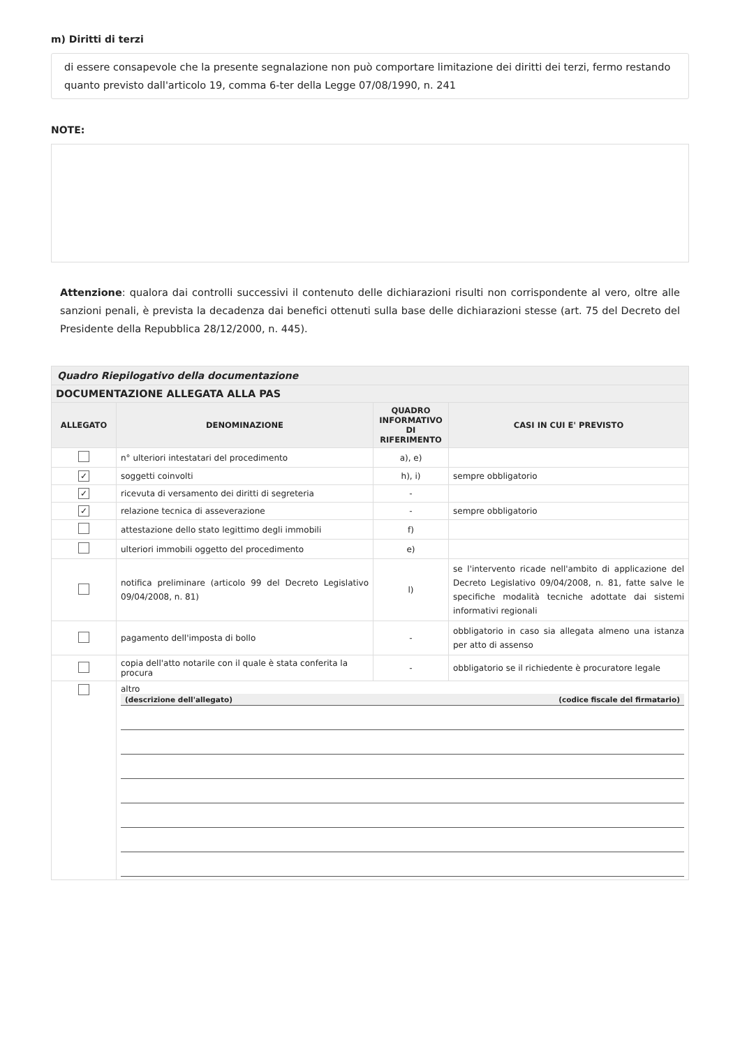m) Diritti di terzi
di essere consapevole che la presente segnalazione non può comportare limitazione dei diritti dei terzi, fermo restando quanto previsto dall'articolo 19, comma 6-ter della Legge 07/08/1990, n. 241
NOTE:
Attenzione: qualora dai controlli successivi il contenuto delle dichiarazioni risulti non corrispondente al vero, oltre alle sanzioni penali, è prevista la decadenza dai benefici ottenuti sulla base delle dichiarazioni stesse (art. 75 del Decreto del Presidente della Repubblica 28/12/2000, n. 445).
| Quadro Riepilogativo della documentazione | | | |
| DOCUMENTAZIONE ALLEGATA ALLA PAS | | | |
| ALLEGATO | DENOMINAZIONE | QUADRO INFORMATIVO DI RIFERIMENTO | CASI IN CUI E' PREVISTO |
| | n° ulteriori intestatari del procedimento | a), e) | |
| ✓ | soggetti coinvolti | h), i) | sempre obbligatorio |
| ✓ | ricevuta di versamento dei diritti di segreteria | - | |
| ✓ | relazione tecnica di asseverazione | - | sempre obbligatorio |
| | attestazione dello stato legittimo degli immobili | f) | |
| | ulteriori immobili oggetto del procedimento | e) | |
| | notifica preliminare (articolo 99 del Decreto Legislativo 09/04/2008, n. 81) | l) | se l'intervento ricade nell'ambito di applicazione del Decreto Legislativo 09/04/2008, n. 81, fatte salve le specifiche modalità tecniche adottate dai sistemi informativi regionali |
| | pagamento dell'imposta di bollo | - | obbligatorio in caso sia allegata almeno una istanza per atto di assenso |
| | copia dell'atto notarile con il quale è stata conferita la procura | - | obbligatorio se il richiedente è procuratore legale |
| | altro (descrizione dell'allegato) (codice fiscale del firmatario) | | |